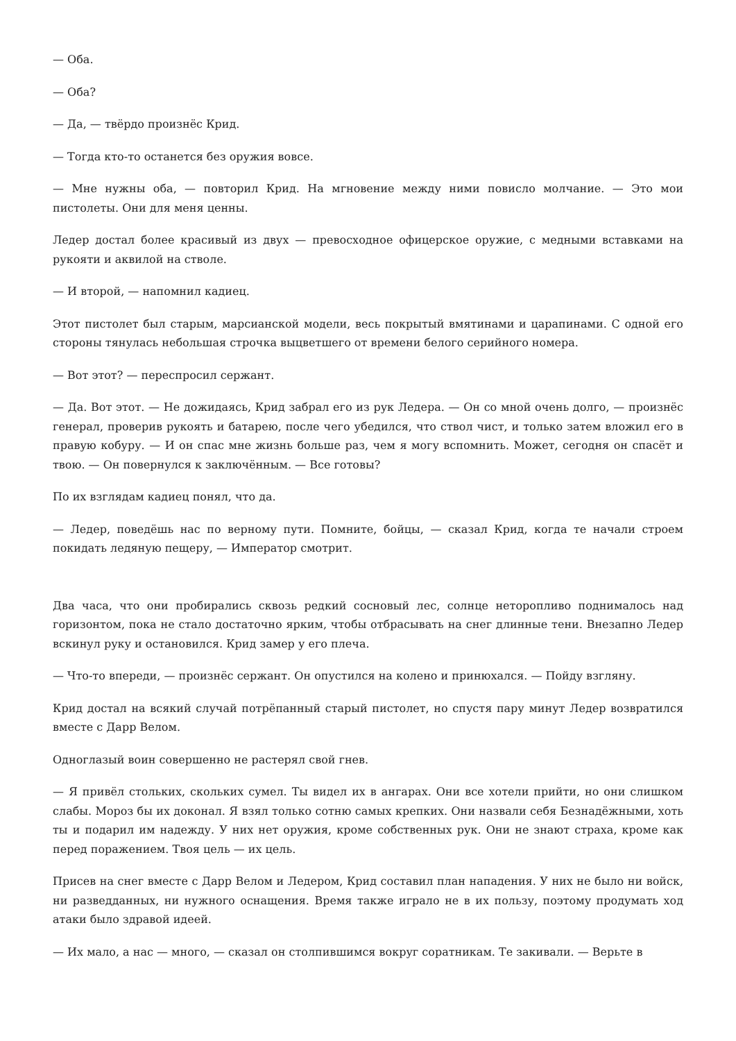— Оба.
— Оба?
— Да, — твёрдо произнёс Крид.
— Тогда кто-то останется без оружия вовсе.
— Мне нужны оба, — повторил Крид. На мгновение между ними повисло молчание. — Это мои пистолеты. Они для меня ценны.
Ледер достал более красивый из двух — превосходное офицерское оружие, с медными вставками на рукояти и аквилой на стволе.
— И второй, — напомнил кадиец.
Этот пистолет был старым, марсианской модели, весь покрытый вмятинами и царапинами. С одной его стороны тянулась небольшая строчка выцветшего от времени белого серийного номера.
— Вот этот? — переспросил сержант.
— Да. Вот этот. — Не дожидаясь, Крид забрал его из рук Ледера. — Он со мной очень долго, — произнёс генерал, проверив рукоять и батарею, после чего убедился, что ствол чист, и только затем вложил его в правую кобуру. — И он спас мне жизнь больше раз, чем я могу вспомнить. Может, сегодня он спасёт и твою. — Он повернулся к заключённым. — Все готовы?
По их взглядам кадиец понял, что да.
— Ледер, поведёшь нас по верному пути. Помните, бойцы, — сказал Крид, когда те начали строем покидать ледяную пещеру, — Император смотрит.
Два часа, что они пробирались сквозь редкий сосновый лес, солнце неторопливо поднималось над горизонтом, пока не стало достаточно ярким, чтобы отбрасывать на снег длинные тени. Внезапно Ледер вскинул руку и остановился. Крид замер у его плеча.
— Что-то впереди, — произнёс сержант. Он опустился на колено и принюхался. — Пойду взгляну.
Крид достал на всякий случай потрёпанный старый пистолет, но спустя пару минут Ледер возвратился вместе с Дарр Велом.
Одноглазый воин совершенно не растерял свой гнев.
— Я привёл стольких, скольких сумел. Ты видел их в ангарах. Они все хотели прийти, но они слишком слабы. Мороз бы их доконал. Я взял только сотню самых крепких. Они назвали себя Безнадёжными, хоть ты и подарил им надежду. У них нет оружия, кроме собственных рук. Они не знают страха, кроме как перед поражением. Твоя цель — их цель.
Присев на снег вместе с Дарр Велом и Ледером, Крид составил план нападения. У них не было ни войск, ни разведданных, ни нужного оснащения. Время также играло не в их пользу, поэтому продумать ход атаки было здравой идеей.
— Их мало, а нас — много, — сказал он столпившимся вокруг соратникам. Те закивали. — Верьте в